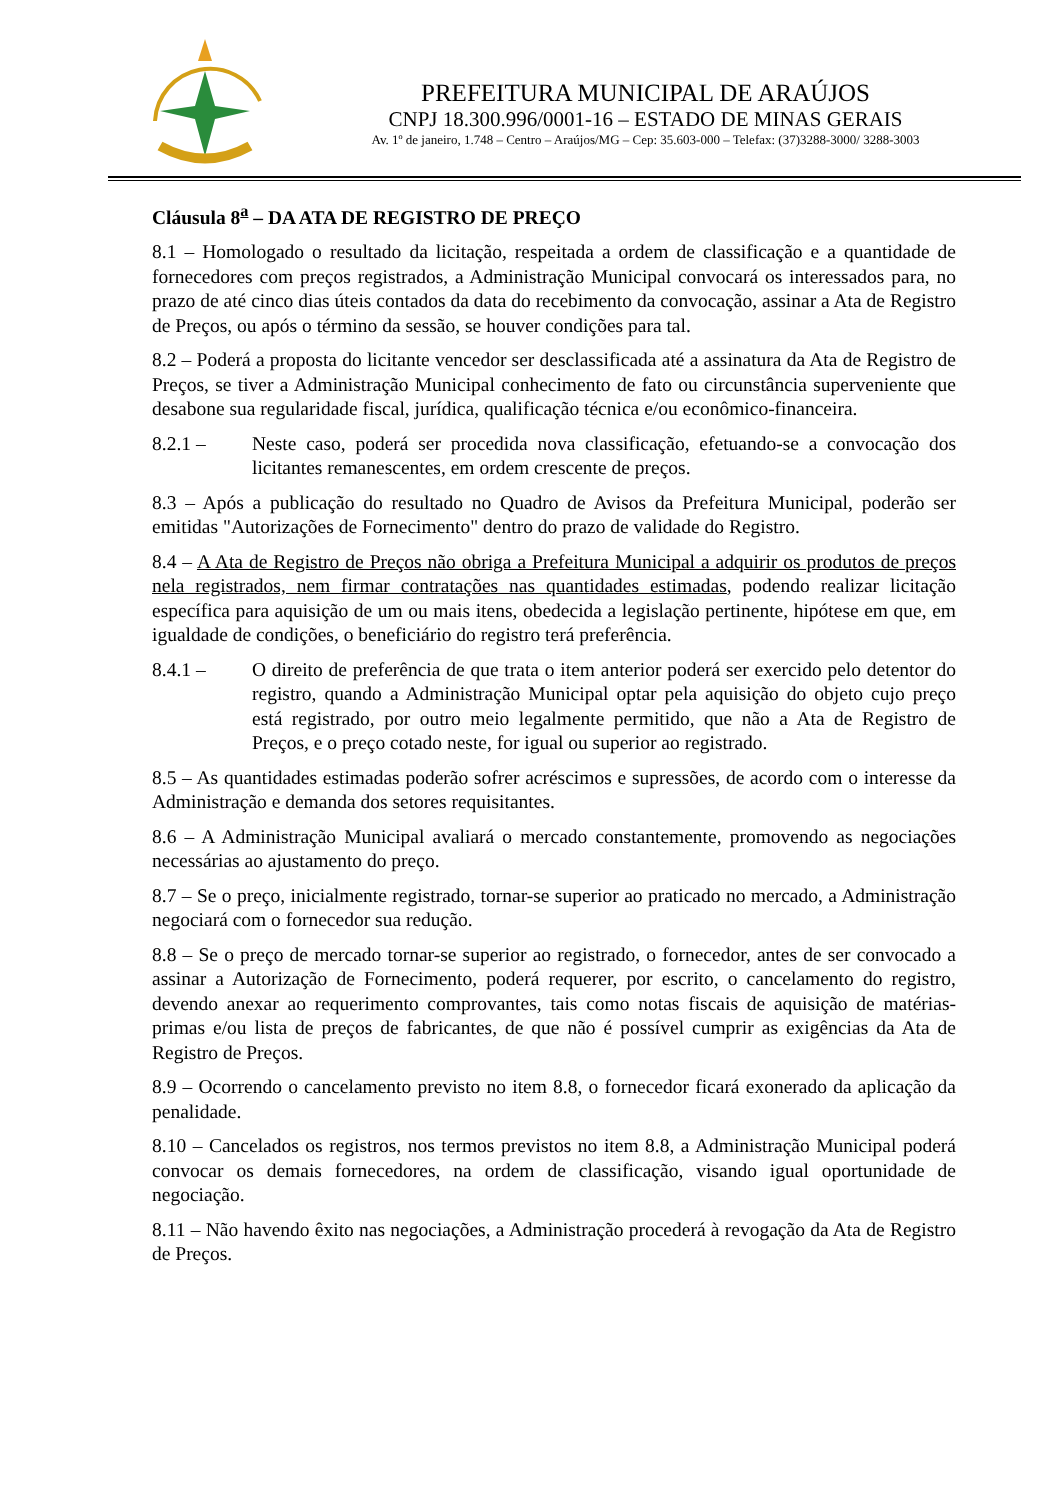PREFEITURA MUNICIPAL DE ARAÚJOS
CNPJ 18.300.996/0001-16 – ESTADO DE MINAS GERAIS
Av. 1º de janeiro, 1.748 – Centro – Araújos/MG – Cep: 35.603-000 – Telefax: (37)3288-3000/ 3288-3003
Cláusula 8<sup>a</sup> – DA ATA DE REGISTRO DE PREÇO
8.1 – Homologado o resultado da licitação, respeitada a ordem de classificação e a quantidade de fornecedores com preços registrados, a Administração Municipal convocará os interessados para, no prazo de até cinco dias úteis contados da data do recebimento da convocação, assinar a Ata de Registro de Preços, ou após o término da sessão, se houver condições para tal.
8.2 – Poderá a proposta do licitante vencedor ser desclassificada até a assinatura da Ata de Registro de Preços, se tiver a Administração Municipal conhecimento de fato ou circunstância superveniente que desabone sua regularidade fiscal, jurídica, qualificação técnica e/ou econômico-financeira.
8.2.1 – Neste caso, poderá ser procedida nova classificação, efetuando-se a convocação dos licitantes remanescentes, em ordem crescente de preços.
8.3 – Após a publicação do resultado no Quadro de Avisos da Prefeitura Municipal, poderão ser emitidas "Autorizações de Fornecimento" dentro do prazo de validade do Registro.
8.4 – A Ata de Registro de Preços não obriga a Prefeitura Municipal a adquirir os produtos de preços nela registrados, nem firmar contratações nas quantidades estimadas, podendo realizar licitação específica para aquisição de um ou mais itens, obedecida a legislação pertinente, hipótese em que, em igualdade de condições, o beneficiário do registro terá preferência.
8.4.1 – O direito de preferência de que trata o item anterior poderá ser exercido pelo detentor do registro, quando a Administração Municipal optar pela aquisição do objeto cujo preço está registrado, por outro meio legalmente permitido, que não a Ata de Registro de Preços, e o preço cotado neste, for igual ou superior ao registrado.
8.5 – As quantidades estimadas poderão sofrer acréscimos e supressões, de acordo com o interesse da Administração e demanda dos setores requisitantes.
8.6 – A Administração Municipal avaliará o mercado constantemente, promovendo as negociações necessárias ao ajustamento do preço.
8.7 – Se o preço, inicialmente registrado, tornar-se superior ao praticado no mercado, a Administração negociará com o fornecedor sua redução.
8.8 – Se o preço de mercado tornar-se superior ao registrado, o fornecedor, antes de ser convocado a assinar a Autorização de Fornecimento, poderá requerer, por escrito, o cancelamento do registro, devendo anexar ao requerimento comprovantes, tais como notas fiscais de aquisição de matérias-primas e/ou lista de preços de fabricantes, de que não é possível cumprir as exigências da Ata de Registro de Preços.
8.9 – Ocorrendo o cancelamento previsto no item 8.8, o fornecedor ficará exonerado da aplicação da penalidade.
8.10 – Cancelados os registros, nos termos previstos no item 8.8, a Administração Municipal poderá convocar os demais fornecedores, na ordem de classificação, visando igual oportunidade de negociação.
8.11 – Não havendo êxito nas negociações, a Administração procederá à revogação da Ata de Registro de Preços.